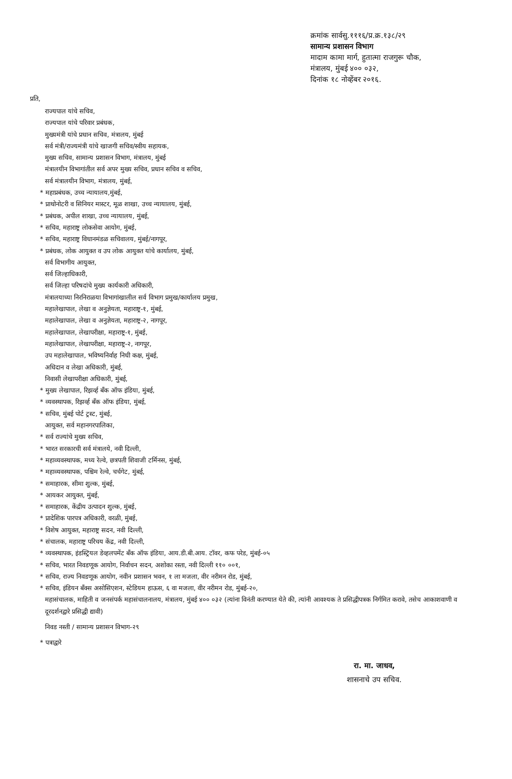क्रमांक सार्वसु.१११६/प्र.क्र.१३८/२९
सामान्य प्रशासन विभाग
मादाम कामा मार्ग, हुतात्मा राजगुरू चौक,
मंत्रालय, मुंबई ४०० ०३२,
दिनांक १८ नोव्हेंबर २०१६.
प्रति,
राज्यपाल यांचे सचिव,
राज्यपाल यांचे परिवार प्रबंधक,
मुख्यमंत्री यांचे प्रधान सचिव, मंत्रालय, मुंबई
सर्व मंत्री/राज्यमंत्री यांचे खाजगी सचिव/स्वीय सहायक,
मुख्य सचिव, सामान्य प्रशासन विभाग, मंत्रालय, मुंबई
मंत्रालयीन विभागांतील सर्व अपर मुख्य सचिव, प्रधान सचिव व सचिव,
सर्व मंत्रालयीन विभाग, मंत्रालय, मुंबई,
* महाप्रबंधक, उच्च न्यायालय,मुंबई,
* प्राथोनोटरी व सिनियर मास्टर, मूळ शाखा, उच्च न्यायालय, मुंबई,
* प्रबंधक, अपील शाखा, उच्च न्यायालय, मुंबई,
* सचिव, महाराष्ट्र लोकसेवा आयोग, मुंबई,
* सचिव, महाराष्ट्र विधानमंडळ सचिवालय, मुंबई/नागपूर,
* प्रबंधक, लोक आयुक्त व उप लोक आयुक्त यांचे कार्यालय, मुंबई,
सर्व विभागीय आयुक्त,
सर्व जिल्हाधिकारी,
सर्व जिल्हा परिषदांचे मुख्य कार्यकारी अधिकारी,
मंत्रालयाच्या निरनिराळया विभागांखालील सर्व विभाग प्रमुख/कार्यालय प्रमुख,
महालेखापाल, लेखा व अनुज्ञेयता, महाराष्ट्र-१, मुंबई,
महालेखापाल, लेखा व अनुज्ञेयता, महाराष्ट्र-२, नागपूर,
महालेखापाल, लेखापरीक्षा, महाराष्ट्र-१, मुंबई,
महालेखापाल, लेखापरीक्षा, महाराष्ट्र-२, नागपूर,
उप महालेखापाल, भविष्यनिर्वाह निधी कक्ष, मुंबई,
अधिदान व लेखा अधिकारी, मुंबई,
निवासी लेखापरीक्षा अधिकारी, मुंबई,
* मुख्य लेखापाल, रिझर्व्ह बँक ऑफ इंडिया, मुंबई,
* व्यवस्थापक, रिझर्व्ह बँक ऑफ इंडिया, मुंबई,
* सचिव, मुंबई पोर्ट ट्रस्ट, मुंबई,
आयुक्त, सर्व महानगरपालिका,
* सर्व राज्यांचे मुख्य सचिव,
* भारत सरकारची सर्व मंत्रालये, नवी दिल्ली,
* महाव्यवस्थापक, मध्य रेल्वे, छत्रपती शिवाजी टर्मिनस, मुंबई,
* महाव्यवस्थापक, पश्चिम रेल्वे, चर्चगेट, मुंबई,
* समाहारक, सीमा शुल्क, मुंबई,
* आयकर आयुक्त, मुंबई,
* समाहारक, केंद्रीय उत्पादन शुल्क, मुंबई,
* प्रादेशिक पारपत्र अधिकारी, वरळी, मुंबई,
* विशेष आयुक्त, महाराष्ट्र सदन, नवी दिल्ली,
* संचालक, महाराष्ट्र परिचय केंद्र, नवी दिल्ली,
* व्यवस्थापक, इंडस्ट्रियल डेव्हलपमेंट बँक ऑफ इंडिया, आय.डी.बी.आय. टॉवर, कफ परेड, मुंबई-०५
* सचिव, भारत निवडणूक आयोग, निर्वाचन सदन, अशोका रस्ता, नवी दिल्ली ११० ००१,
* सचिव, राज्य निवडणूक आयोग, नवीन प्रशासन भवन, १ ला मजला, वीर नरीमन रोड, मुंबई,
* सचिव, इंडियन बँक्स असोसिएशन, स्टेडियम हाऊस, ६ वा मजला, वीर नरीमन रोड, मुंबई-२०,
महासंचालक, माहिती व जनसंपर्क महासंचालनालय, मंत्रालय, मुंबई ४०० ०३२ (त्यांना विनंती करण्यात येते की, त्यांनी आवश्यक ते प्रसिद्धीपत्रक निर्गमित करावे, तसेच आकाशवाणी व दूरदर्शनद्वारे प्रसिद्धी द्यावी)
निवड नस्ती / सामान्य प्रशासन विभाग-२९
* पत्राद्वारे
रा. मा. जाधव,
शासनाचे उप सचिव.